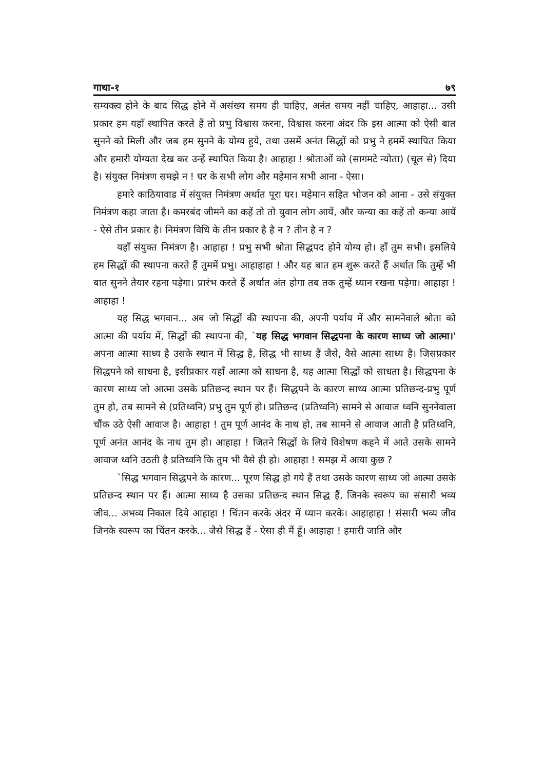गाथा-१ ७९
सम्यक्त्व होने के बाद सिद्ध होने में असंख्य समय ही चाहिए, अनंत समय नहीं चाहिए, आहाहा... उसी प्रकार हम यहाँ स्थापित करते हैं तो प्रभु विश्वास करना, विश्वास करना अंदर कि इस आत्मा को ऐसी बात सुनने को मिली और जब हम सुनने के योग्य हुये, तथा उसमें अनंत सिद्धों को प्रभु ने हममें स्थापित किया और हमारी योग्यता देख कर उन्हें स्थापित किया है। आहाहा ! श्रोताओं को (सागमटे न्योता) (चूल से) दिया है। संयुक्त निमंत्रण समझे न ! घर के सभी लोग और महेमान सभी आना - ऐसा।
हमारे काठियावाड में संयुक्त निमंत्रण अर्थात पूरा घर। महेमान सहित भोजन को आना - उसे संयुक्त निमंत्रण कहा जाता है। कमरबंद जीमने का कहें तो तो युवान लोग आयें, और कन्या का कहें तो कन्या आयें - ऐसे तीन प्रकार है। निमंत्रण विधि के तीन प्रकार है है न ? तीन है न ?
यहाँ संयुक्त निमंत्रण है। आहाहा ! प्रभु सभी श्रोता सिद्धपद होने योग्य हो। हाँ तुम सभी। इसलिये हम सिद्धों की स्थापना करते हैं तुममें प्रभु। आहाहाहा ! और यह बात हम शुरू करते हैं अर्थात कि तुम्हें भी बात सुनने तैयार रहना पड़ेगा। प्रारंभ करते हैं अर्थात अंत होगा तब तक तुम्हें ध्यान रखना पड़ेगा। आहाहा ! आहाहा !
यह सिद्ध भगवान... अब जो सिद्धों की स्थापना की, अपनी पर्याय में और सामनेवाले श्रोता को आत्मा की पर्याय में, सिद्धों की स्थापना की, `यह सिद्ध भगवान सिद्धपना के कारण साध्य जो आत्मा।' अपना आत्मा साध्य है उसके स्थान में सिद्ध है, सिद्ध भी साध्य हैं जैसे, वैसे आत्मा साध्य है। जिसप्रकार सिद्धपने को साधना है, इसीप्रकार यहाँ आत्मा को साधना है, यह आत्मा सिद्धों को साधता है। सिद्धपना के कारण साध्य जो आत्मा उसके प्रतिछन्द स्थान पर हैं। सिद्धपने के कारण साध्य आत्मा प्रतिछन्द-प्रभु पूर्ण तुम हो, तब सामने से (प्रतिध्वनि) प्रभु तुम पूर्ण हो। प्रतिछन्द (प्रतिध्वनि) सामने से आवाज ध्वनि सुननेवाला चौंक उठे ऐसी आवाज है। आहाहा ! तुम पूर्ण आनंद के नाथ हो, तब सामने से आवाज आती है प्रतिध्वनि, पूर्ण अनंत आनंद के नाथ तुम हो। आहाहा ! जितने सिद्धों के लिये विशेषण कहने में आते उसके सामने आवाज ध्वनि उठती है प्रतिध्वनि कि तुम भी वैसे ही हो। आहाहा ! समझ में आया कुछ ?
`सिद्ध भगवान सिद्धपने के कारण... पूरण सिद्ध हो गये हैं तथा उसके कारण साध्य जो आत्मा उसके प्रतिछन्द स्थान पर हैं। आत्मा साध्य है उसका प्रतिछन्द स्थान सिद्ध हैं, जिनके स्वरूप का संसारी भव्य जीव... अभव्य निकाल दिये आहाहा ! चिंतन करके अंदर में ध्यान करके। आहाहाहा ! संसारी भव्य जीव जिनके स्वरूप का चिंतन करके... जैसे सिद्ध हैं - ऐसा ही मैं हूँ। आहाहा ! हमारी जाति और